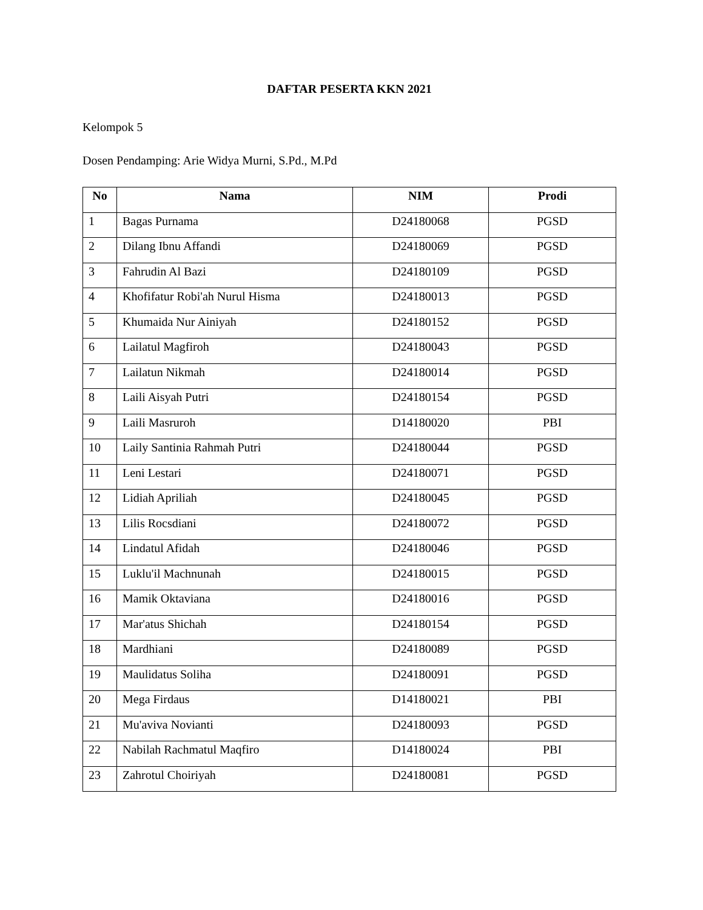DAFTAR PESERTA KKN 2021
Kelompok 5
Dosen Pendamping: Arie Widya Murni, S.Pd., M.Pd
| No | Nama | NIM | Prodi |
| --- | --- | --- | --- |
| 1 | Bagas Purnama | D24180068 | PGSD |
| 2 | Dilang Ibnu Affandi | D24180069 | PGSD |
| 3 | Fahrudin Al Bazi | D24180109 | PGSD |
| 4 | Khofifatur Robi'ah Nurul Hisma | D24180013 | PGSD |
| 5 | Khumaida Nur Ainiyah | D24180152 | PGSD |
| 6 | Lailatul Magfiroh | D24180043 | PGSD |
| 7 | Lailatun Nikmah | D24180014 | PGSD |
| 8 | Laili Aisyah Putri | D24180154 | PGSD |
| 9 | Laili Masruroh | D14180020 | PBI |
| 10 | Laily Santinia Rahmah Putri | D24180044 | PGSD |
| 11 | Leni Lestari | D24180071 | PGSD |
| 12 | Lidiah Apriliah | D24180045 | PGSD |
| 13 | Lilis Rocsdiani | D24180072 | PGSD |
| 14 | Lindatul Afidah | D24180046 | PGSD |
| 15 | Luklu'il Machnunah | D24180015 | PGSD |
| 16 | Mamik Oktaviana | D24180016 | PGSD |
| 17 | Mar'atus Shichah | D24180154 | PGSD |
| 18 | Mardhiani | D24180089 | PGSD |
| 19 | Maulidatus Soliha | D24180091 | PGSD |
| 20 | Mega Firdaus | D14180021 | PBI |
| 21 | Mu'aviva Novianti | D24180093 | PGSD |
| 22 | Nabilah Rachmatul Maqfiro | D14180024 | PBI |
| 23 | Zahrotul Choiriyah | D24180081 | PGSD |